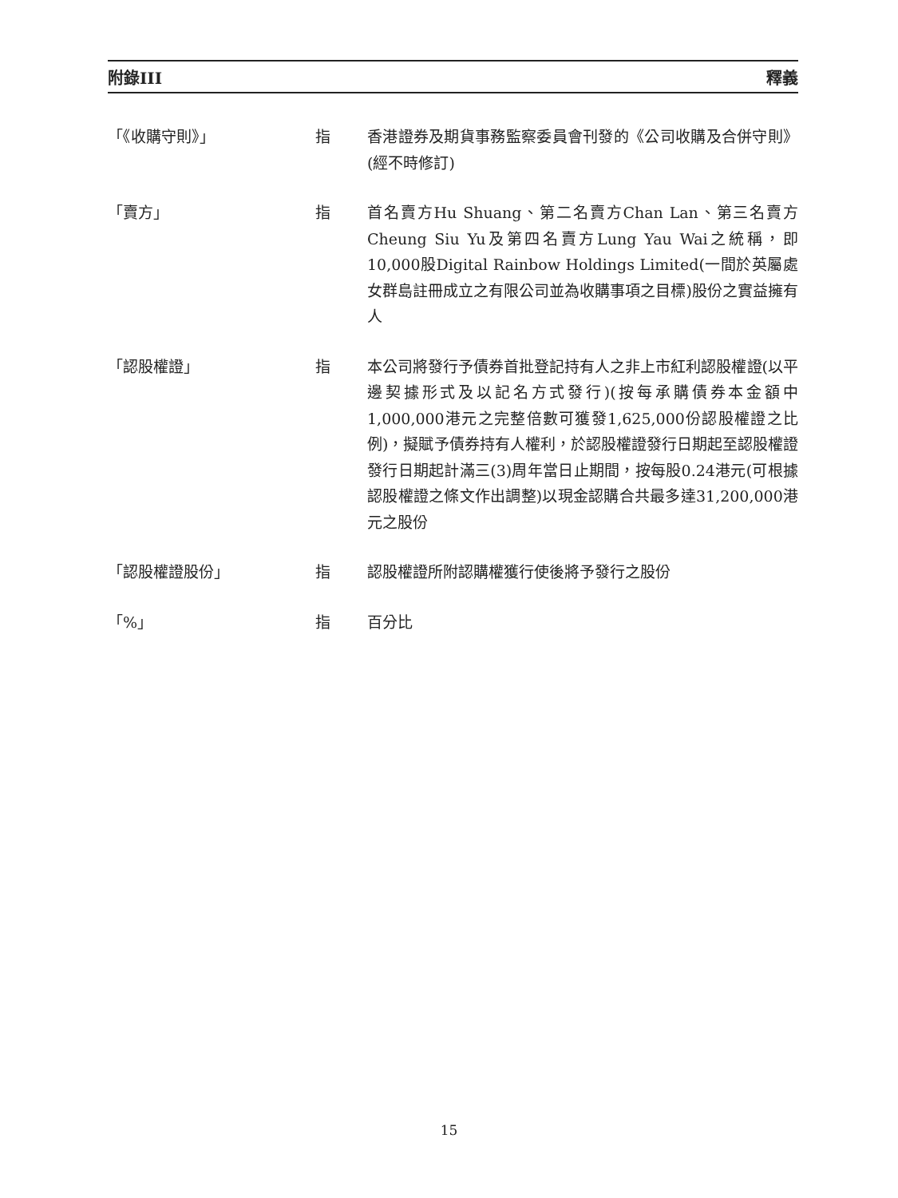附錄III 釋義
「《收購守則》」 指 香港證券及期貨事務監察委員會刊發的《公司收購及合併守則》(經不時修訂)
「賣方」 指 首名賣方Hu Shuang、第二名賣方Chan Lan、第三名賣方Cheung Siu Yu及第四名賣方Lung Yau Wai之統稱，即10,000股Digital Rainbow Holdings Limited(一間於英屬處女群島註冊成立之有限公司並為收購事項之目標)股份之實益擁有人
「認股權證」 指 本公司將發行予債券首批登記持有人之非上市紅利認股權證(以平邊契據形式及以記名方式發行)(按每承購債券本金額中1,000,000港元之完整倍數可獲發1,625,000份認股權證之比例)，擬賦予債券持有人權利，於認股權證發行日期起至認股權證發行日期起計滿三(3)周年當日止期間，按每股0.24港元(可根據認股權證之條文作出調整)以現金認購合共最多達31,200,000港元之股份
「認股權證股份」 指 認股權證所附認購權獲行使後將予發行之股份
「%」 指 百分比
15